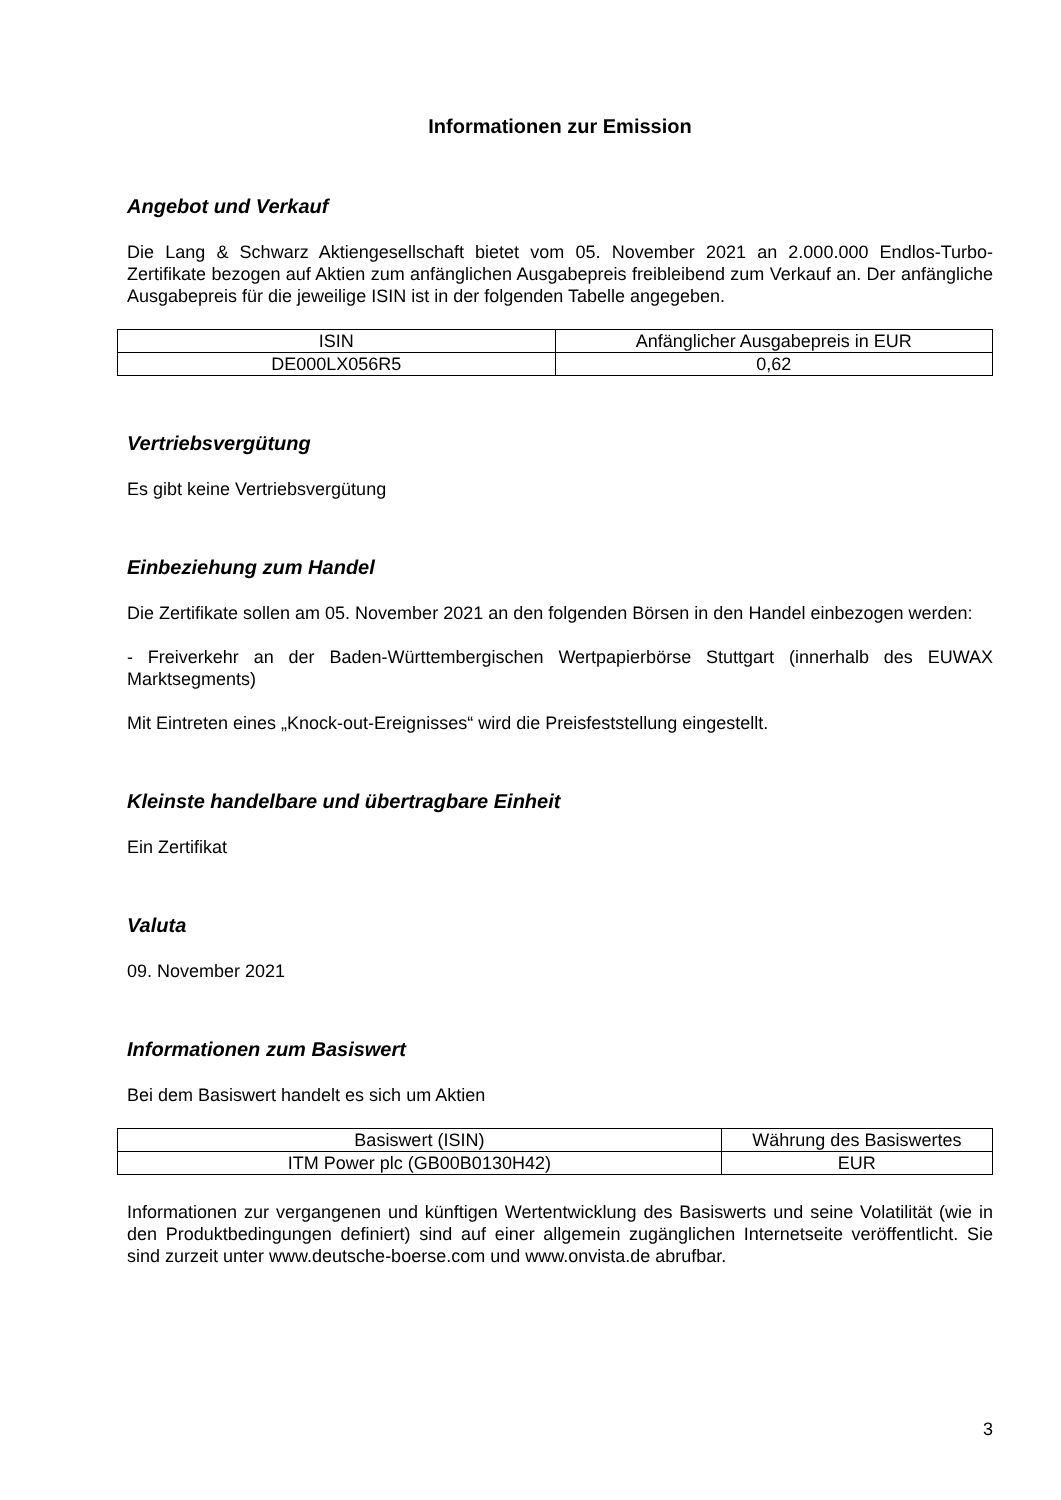Informationen zur Emission
Angebot und Verkauf
Die Lang & Schwarz Aktiengesellschaft bietet vom 05. November 2021 an 2.000.000 Endlos-Turbo-Zertifikate bezogen auf Aktien zum anfänglichen Ausgabepreis freibleibend zum Verkauf an. Der anfängliche Ausgabepreis für die jeweilige ISIN ist in der folgenden Tabelle angegeben.
| ISIN | Anfänglicher Ausgabepreis in EUR |
| DE000LX056R5 | 0,62 |
Vertriebsvergütung
Es gibt keine Vertriebsvergütung
Einbeziehung zum Handel
Die Zertifikate sollen am 05. November 2021 an den folgenden Börsen in den Handel einbezogen werden:
- Freiverkehr an der Baden-Württembergischen Wertpapierbörse Stuttgart (innerhalb des EUWAX Marktsegments)
Mit Eintreten eines „Knock-out-Ereignisses“ wird die Preisfeststellung eingestellt.
Kleinste handelbare und übertragbare Einheit
Ein Zertifikat
Valuta
09. November 2021
Informationen zum Basiswert
Bei dem Basiswert handelt es sich um Aktien
| Basiswert (ISIN) | Währung des Basiswertes |
| ITM Power plc (GB00B0130H42) | EUR |
Informationen zur vergangenen und künftigen Wertentwicklung des Basiswerts und seine Volatilität (wie in den Produktbedingungen definiert) sind auf einer allgemein zugänglichen Internetseite veröffentlicht. Sie sind zurzeit unter www.deutsche-boerse.com und www.onvista.de abrufbar.
3